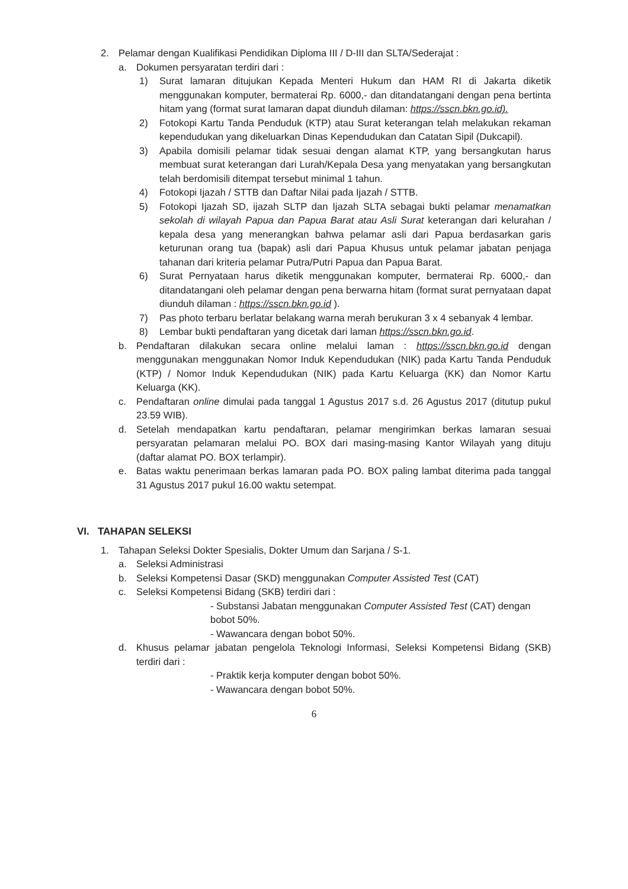2. Pelamar dengan Kualifikasi Pendidikan Diploma III / D-III dan SLTA/Sederajat :
a. Dokumen persyaratan terdiri dari :
1) Surat lamaran ditujukan Kepada Menteri Hukum dan HAM RI di Jakarta diketik menggunakan komputer, bermaterai Rp. 6000,- dan ditandatangani dengan pena bertinta hitam yang (format surat lamaran dapat diunduh dilaman: https://sscn.bkn.go.id).
2) Fotokopi Kartu Tanda Penduduk (KTP) atau Surat keterangan telah melakukan rekaman kependudukan yang dikeluarkan Dinas Kependudukan dan Catatan Sipil (Dukcapil).
3) Apabila domisili pelamar tidak sesuai dengan alamat KTP, yang bersangkutan harus membuat surat keterangan dari Lurah/Kepala Desa yang menyatakan yang bersangkutan telah berdomisili ditempat tersebut minimal 1 tahun.
4) Fotokopi Ijazah / STTB dan Daftar Nilai pada Ijazah / STTB.
5) Fotokopi Ijazah SD, ijazah SLTP dan Ijazah SLTA sebagai bukti pelamar menamatkan sekolah di wilayah Papua dan Papua Barat atau Asli Surat keterangan dari kelurahan / kepala desa yang menerangkan bahwa pelamar asli dari Papua berdasarkan garis keturunan orang tua (bapak) asli dari Papua Khusus untuk pelamar jabatan penjaga tahanan dari kriteria pelamar Putra/Putri Papua dan Papua Barat.
6) Surat Pernyataan harus diketik menggunakan komputer, bermaterai Rp. 6000,- dan ditandatangani oleh pelamar dengan pena berwarna hitam (format surat pernyataan dapat diunduh dilaman : https://sscn.bkn.go.id ).
7) Pas photo terbaru berlatar belakang warna merah berukuran 3 x 4 sebanyak 4 lembar.
8) Lembar bukti pendaftaran yang dicetak dari laman https://sscn.bkn.go.id.
b. Pendaftaran dilakukan secara online melalui laman : https://sscn.bkn.go.id dengan menggunakan menggunakan Nomor Induk Kependudukan (NIK) pada Kartu Tanda Penduduk (KTP) / Nomor Induk Kependudukan (NIK) pada Kartu Keluarga (KK) dan Nomor Kartu Keluarga (KK).
c. Pendaftaran online dimulai pada tanggal 1 Agustus 2017 s.d. 26 Agustus 2017 (ditutup pukul 23.59 WIB).
d. Setelah mendapatkan kartu pendaftaran, pelamar mengirimkan berkas lamaran sesuai persyaratan pelamaran melalui PO. BOX dari masing-masing Kantor Wilayah yang dituju (daftar alamat PO. BOX terlampir).
e. Batas waktu penerimaan berkas lamaran pada PO. BOX paling lambat diterima pada tanggal 31 Agustus 2017 pukul 16.00 waktu setempat.
VI. TAHAPAN SELEKSI
1. Tahapan Seleksi Dokter Spesialis, Dokter Umum dan Sarjana / S-1.
a. Seleksi Administrasi
b. Seleksi Kompetensi Dasar (SKD) menggunakan Computer Assisted Test (CAT)
c. Seleksi Kompetensi Bidang (SKB) terdiri dari :
- Substansi Jabatan menggunakan Computer Assisted Test (CAT) dengan bobot 50%.
- Wawancara dengan bobot 50%.
d. Khusus pelamar jabatan pengelola Teknologi Informasi, Seleksi Kompetensi Bidang (SKB) terdiri dari :
- Praktik kerja komputer dengan bobot 50%.
- Wawancara dengan bobot 50%.
6